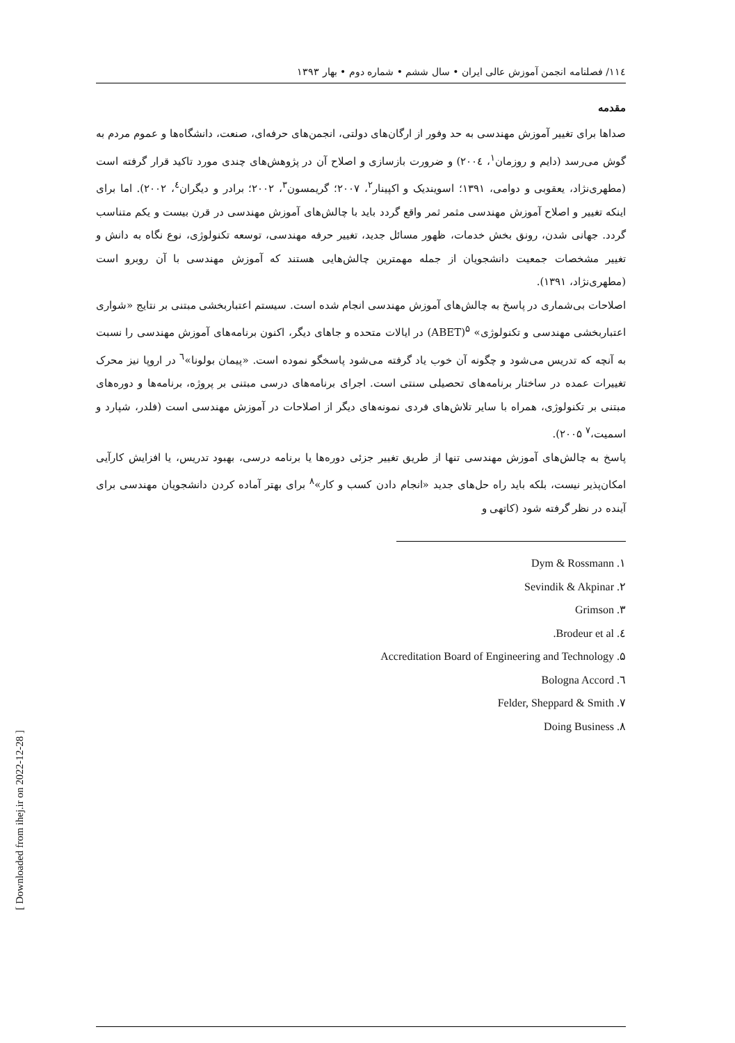۱۱٤/ فصلنامه انجمن آموزش عالی ایران • سال ششم • شماره دوم • بهار ۱۳۹۳
مقدمه
صداها برای تغییر آموزش مهندسی به حد وفور از ارگان‌های دولتی، انجمن‌های حرفه‌ای، صنعت، دانشگاه‌ها و عموم مردم به گوش می‌رسد (دایم و روزمان<sup>۱</sup>، ۲۰۰٤) و ضرورت بازسازی و اصلاح آن در پژوهش‌های چندی مورد تاکید قرار گرفته است (مطهری‌نژاد، یعقوبی و دوامی، ۱۳۹۱؛ اسویندیک و اکپینار<sup>۲</sup>، ۲۰۰۷؛ گریمسون<sup>۳</sup>، ۲۰۰۲؛ برادر و دیگران<sup>٤</sup>، ۲۰۰۲). اما برای اینکه تغییر و اصلاح آموزش مهندسی مثمر ثمر واقع گردد باید با چالش‌های آموزش مهندسی در قرن بیست و یکم متناسب گردد. جهانی شدن، رونق بخش خدمات، ظهور مسائل جدید، تغییر حرفه مهندسی، توسعه تکنولوژی، نوع نگاه به دانش و تغییر مشخصات جمعیت دانشجویان از جمله مهمترین چالش‌هایی هستند که آموزش مهندسی با آن روبرو است (مطهری‌نژاد، ۱۳۹۱).
اصلاحات بی‌شماری در پاسخ به چالش‌های آموزش مهندسی انجام شده است. سیستم اعتباربخشی مبتنی بر نتایج «شوارى اعتباربخشی مهندسی و تکنولوژی» <sup>۵</sup>(ABET) در ایالات متحده و جاهای دیگر، اکنون برنامه‌های آموزش مهندسی را نسبت به آنچه که تدریس می‌شود و چگونه آن خوب یاد گرفته می‌شود پاسخگو نموده است. «پیمان بولونا»<sup>٦</sup> در اروپا نیز محرک تغییرات عمده در ساختار برنامه‌های تحصیلی سنتی است. اجرای برنامه‌های درسی مبتنی بر پروژه، برنامه‌ها و دوره‌های مبتنی بر تکنولوژی، همراه با سایر تلاش‌های فردی نمونه‌های دیگر از اصلاحات در آموزش مهندسی است (فلدر، شپارد و اسمیت،<sup>۷</sup> ۲۰۰۵).
پاسخ به چالش‌های آموزش مهندسی تنها از طریق تغییر جزئی دوره‌ها یا برنامه درسی، بهبود تدریس، یا افزایش کارآیی امکان‌پذیر نیست، بلکه باید راه حل‌های جدید «انجام دادن کسب و کار»<sup>۸</sup> برای بهتر آماده کردن دانشجویان مهندسی برای آینده در نظر گرفته شود (کاتهی و
۱. Dym & Rossmann
۲. Sevindik & Akpinar
۳. Grimson
٤. Brodeur et al.
۵. Accreditation Board of Engineering and Technology
٦. Bologna Accord
۷. Felder, Sheppard & Smith
۸. Doing Business
[ Downloaded from ihej.ir on 2022-12-28 ]